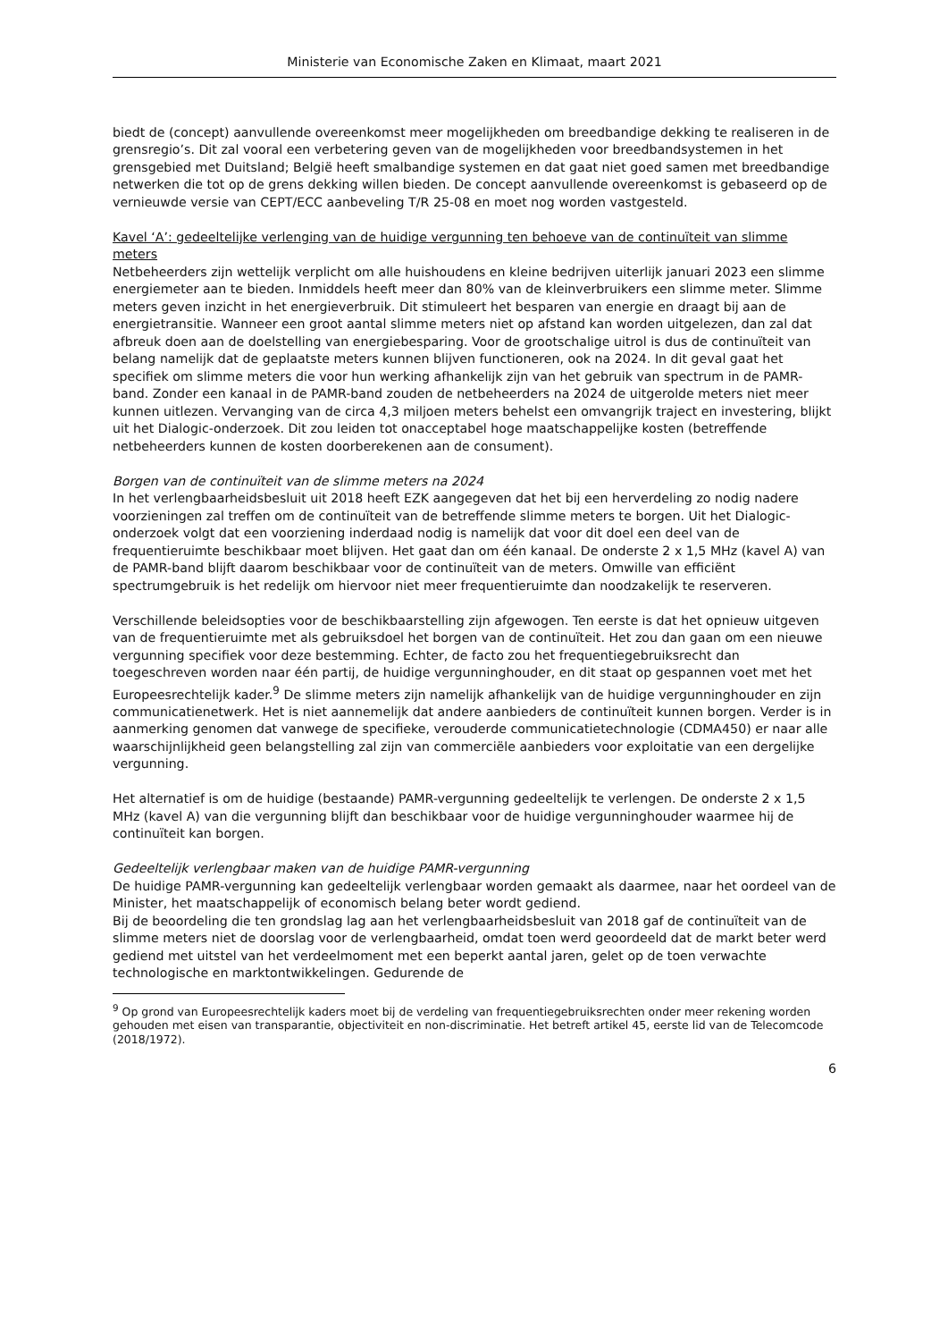Ministerie van Economische Zaken en Klimaat, maart 2021
biedt de (concept) aanvullende overeenkomst meer mogelijkheden om breedbandige dekking te realiseren in de grensregio’s. Dit zal vooral een verbetering geven van de mogelijkheden voor breedbandsystemen in het grensgebied met Duitsland; België heeft smalbandige systemen en dat gaat niet goed samen met breedbandige netwerken die tot op de grens dekking willen bieden. De concept aanvullende overeenkomst is gebaseerd op de vernieuwde versie van CEPT/ECC aanbeveling T/R 25-08 en moet nog worden vastgesteld.
Kavel ‘A’: gedeeltelijke verlenging van de huidige vergunning ten behoeve van de continuïteit van slimme meters
Netbeheerders zijn wettelijk verplicht om alle huishoudens en kleine bedrijven uiterlijk januari 2023 een slimme energiemeter aan te bieden. Inmiddels heeft meer dan 80% van de kleinverbruikers een slimme meter. Slimme meters geven inzicht in het energieverbruik. Dit stimuleert het besparen van energie en draagt bij aan de energietransitie. Wanneer een groot aantal slimme meters niet op afstand kan worden uitgelezen, dan zal dat afbreuk doen aan de doelstelling van energiebesparing. Voor de grootschalige uitrol is dus de continuïteit van belang namelijk dat de geplaatste meters kunnen blijven functioneren, ook na 2024. In dit geval gaat het specifiek om slimme meters die voor hun werking afhankelijk zijn van het gebruik van spectrum in de PAMR-band. Zonder een kanaal in de PAMR-band zouden de netbeheerders na 2024 de uitgerolde meters niet meer kunnen uitlezen. Vervanging van de circa 4,3 miljoen meters behelst een omvangrijk traject en investering, blijkt uit het Dialogic-onderzoek. Dit zou leiden tot onacceptabel hoge maatschappelijke kosten (betreffende netbeheerders kunnen de kosten doorberekenen aan de consument).
Borgen van de continuïteit van de slimme meters na 2024
In het verlengbaarheidsbesluit uit 2018 heeft EZK aangegeven dat het bij een herverdeling zo nodig nadere voorzieningen zal treffen om de continuïteit van de betreffende slimme meters te borgen. Uit het Dialogic-onderzoek volgt dat een voorziening inderdaad nodig is namelijk dat voor dit doel een deel van de frequentieruimte beschikbaar moet blijven. Het gaat dan om één kanaal. De onderste 2 x 1,5 MHz (kavel A) van de PAMR-band blijft daarom beschikbaar voor de continuïteit van de meters. Omwille van efficiënt spectrumgebruik is het redelijk om hiervoor niet meer frequentieruimte dan noodzakelijk te reserveren.
Verschillende beleidsopties voor de beschikbaarstelling zijn afgewogen. Ten eerste is dat het opnieuw uitgeven van de frequentieruimte met als gebruiksdoel het borgen van de continuïteit. Het zou dan gaan om een nieuwe vergunning specifiek voor deze bestemming. Echter, de facto zou het frequentiegebruiksrecht dan toegeschreven worden naar één partij, de huidige vergunninghouder, en dit staat op gespannen voet met het Europeesrechtelijk kader.<sup>9</sup> De slimme meters zijn namelijk afhankelijk van de huidige vergunninghouder en zijn communicatienetwerk. Het is niet aannemelijk dat andere aanbieders de continuïteit kunnen borgen. Verder is in aanmerking genomen dat vanwege de specifieke, verouderde communicatietechnologie (CDMA450) er naar alle waarschijnlijkheid geen belangstelling zal zijn van commerciële aanbieders voor exploitatie van een dergelijke vergunning.
Het alternatief is om de huidige (bestaande) PAMR-vergunning gedeeltelijk te verlengen. De onderste 2 x 1,5 MHz (kavel A) van die vergunning blijft dan beschikbaar voor de huidige vergunninghouder waarmee hij de continuïteit kan borgen.
Gedeeltelijk verlengbaar maken van de huidige PAMR-vergunning
De huidige PAMR-vergunning kan gedeeltelijk verlengbaar worden gemaakt als daarmee, naar het oordeel van de Minister, het maatschappelijk of economisch belang beter wordt gediend.
Bij de beoordeling die ten grondslag lag aan het verlengbaarheidsbesluit van 2018 gaf de continuïteit van de slimme meters niet de doorslag voor de verlengbaarheid, omdat toen werd geoordeeld dat de markt beter werd gediend met uitstel van het verdeelmoment met een beperkt aantal jaren, gelet op de toen verwachte technologische en marktontwikkelingen. Gedurende de
<sup>9</sup> Op grond van Europeesrechtelijk kaders moet bij de verdeling van frequentiegebruiksrechten onder meer rekening worden gehouden met eisen van transparantie, objectiviteit en non-discriminatie. Het betreft artikel 45, eerste lid van de Telecomcode (2018/1972).
6